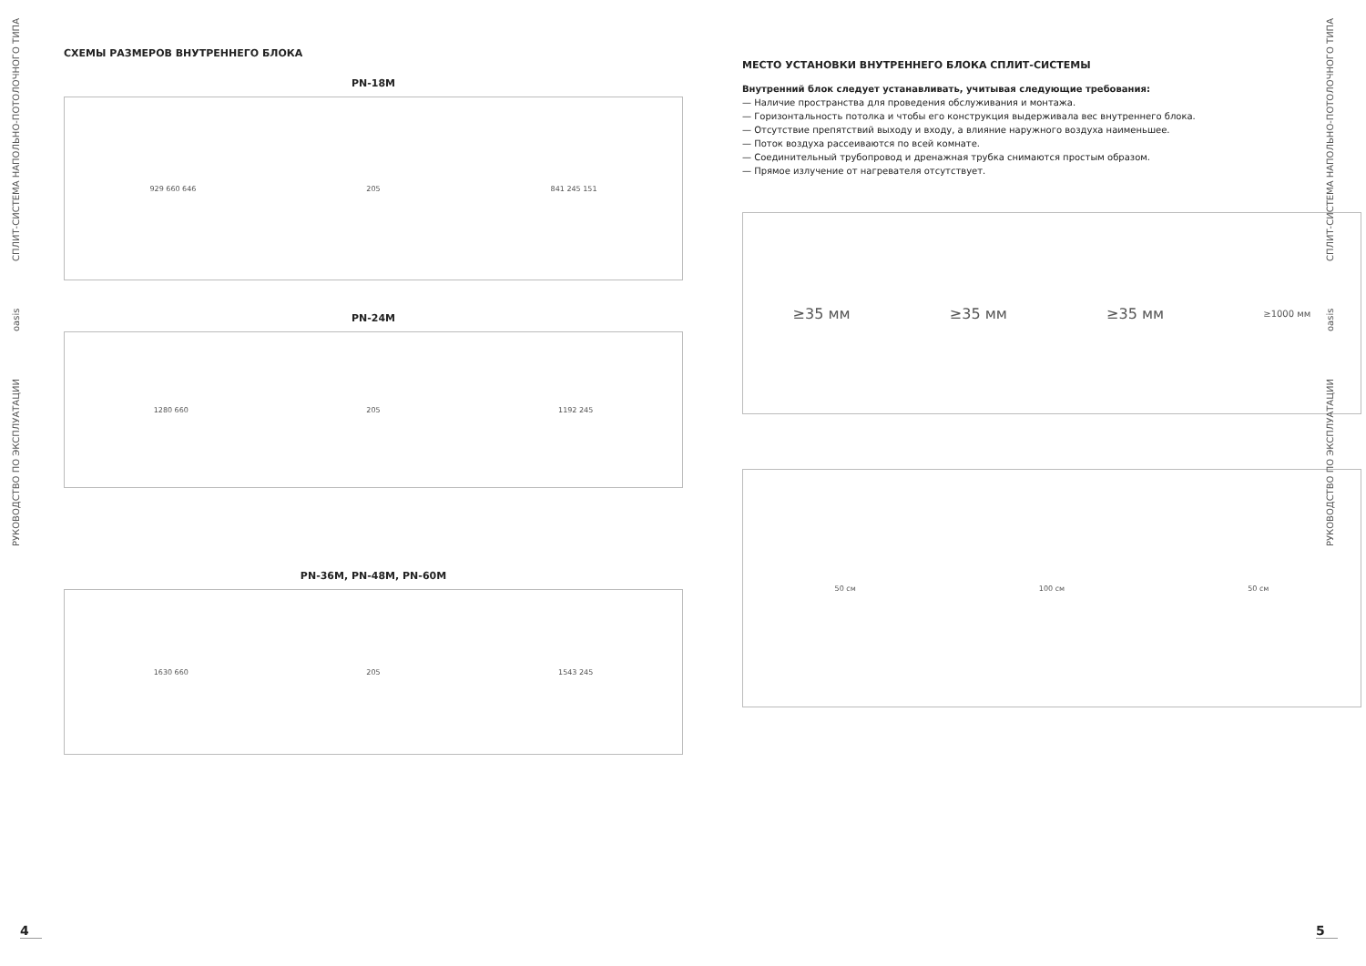РУКОВОДСТВО ПО ЭКСПЛУАТАЦИИ oasis СПЛИТ-СИСТЕМА НАПОЛЬНО-ПОТОЛОЧНОГО ТИПА
СХЕМЫ РАЗМЕРОВ ВНУТРЕННЕГО БЛОКА
PN-18M
929 660 646 205 841 245 151
PN-24M
1280 660 205 1192 245
PN-36M, PN-48M, PN-60M
1630 660 205 1543 245
4
МЕСТО УСТАНОВКИ ВНУТРЕННЕГО БЛОКА СПЛИТ-СИСТЕМЫ
Внутренний блок следует устанавливать, учитывая следующие требования:
— Наличие пространства для проведения обслуживания и монтажа.
— Горизонтальность потолка и чтобы его конструкция выдерживала вес внутреннего блока.
— Отсутствие препятствий выходу и входу, а влияние наружного воздуха наименьшее.
— Поток воздуха рассеиваются по всей комнате.
— Соединительный трубопровод и дренажная трубка снимаются простым образом.
— Прямое излучение от нагревателя отсутствует.
≥35 мм ≥35 мм ≥35 мм ≥1000 мм
50 см 100 см 50 см
5
РУКОВОДСТВО ПО ЭКСПЛУАТАЦИИ oasis СПЛИТ-СИСТЕМА НАПОЛЬНО-ПОТОЛОЧНОГО ТИПА